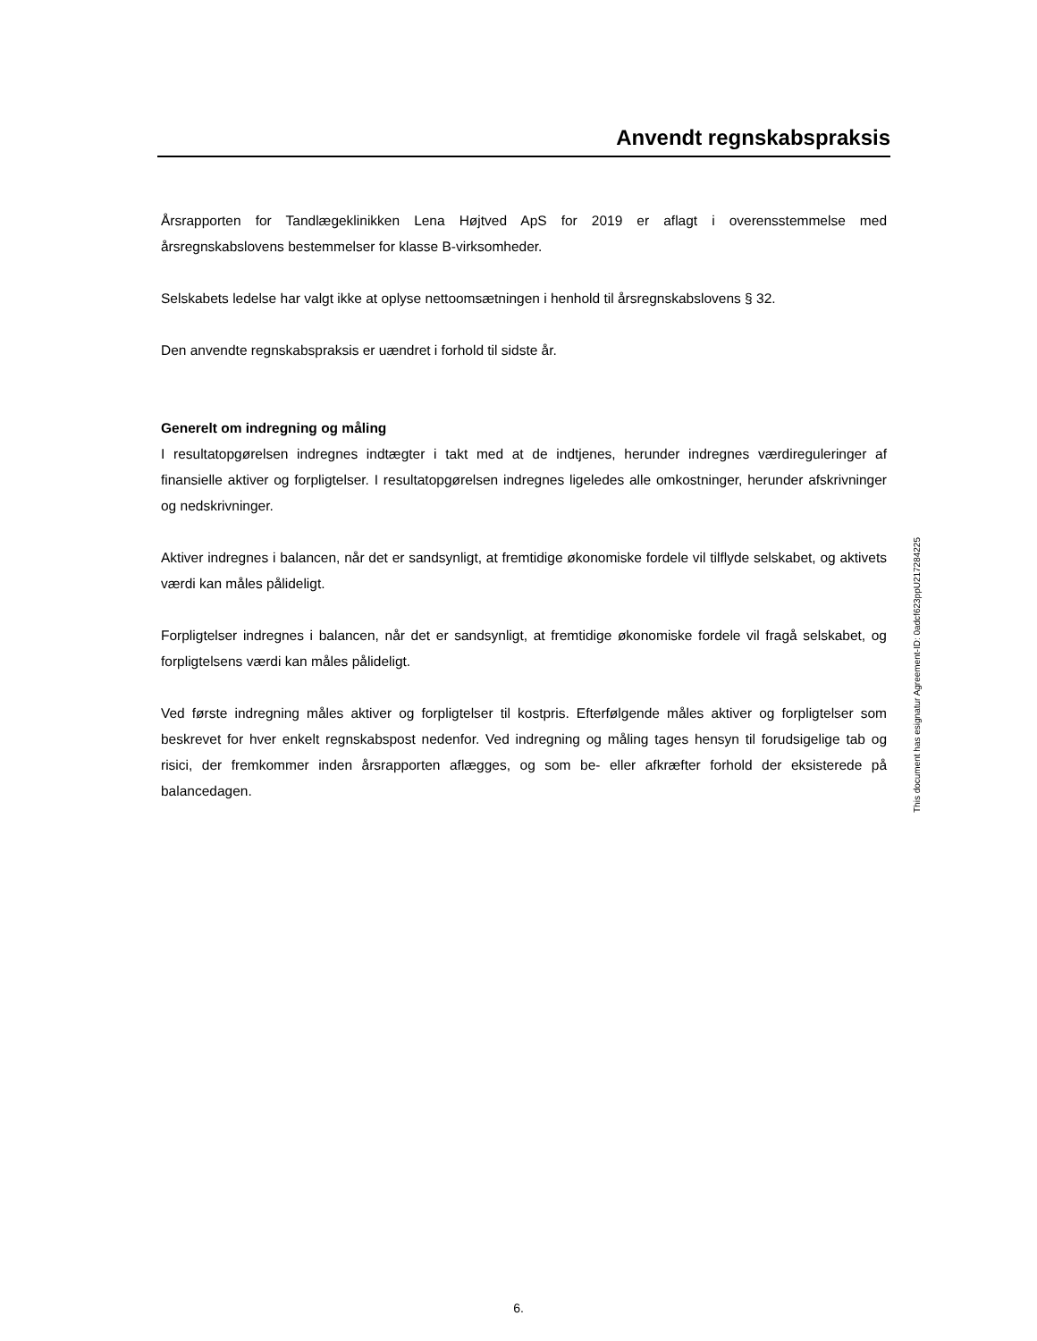Anvendt regnskabspraksis
Årsrapporten for Tandlægeklinikken Lena Højtved ApS for 2019 er aflagt i overensstemmelse med årsregnskabslovens bestemmelser for klasse B-virksomheder.
Selskabets ledelse har valgt ikke at oplyse nettoomsætningen i henhold til årsregnskabslovens § 32.
Den anvendte regnskabspraksis er uændret i forhold til sidste år.
Generelt om indregning og måling
I resultatopgørelsen indregnes indtægter i takt med at de indtjenes, herunder indregnes værdireguleringer af finansielle aktiver og forpligtelser. I resultatopgørelsen indregnes ligeledes alle omkostninger, herunder afskrivninger og nedskrivninger.
Aktiver indregnes i balancen, når det er sandsynligt, at fremtidige økonomiske fordele vil tilflyde selskabet, og aktivets værdi kan måles pålideligt.
Forpligtelser indregnes i balancen, når det er sandsynligt, at fremtidige økonomiske fordele vil fragå selskabet, og forpligtelsens værdi kan måles pålideligt.
Ved første indregning måles aktiver og forpligtelser til kostpris. Efterfølgende måles aktiver og forpligtelser som beskrevet for hver enkelt regnskabspost nedenfor. Ved indregning og måling tages hensyn til forudsigelige tab og risici, der fremkommer inden årsrapporten aflægges, og som be- eller afkræfter forhold der eksisterede på balancedagen.
This document has esignatur Agreement-ID: 0adcf623ppU217284225
6.